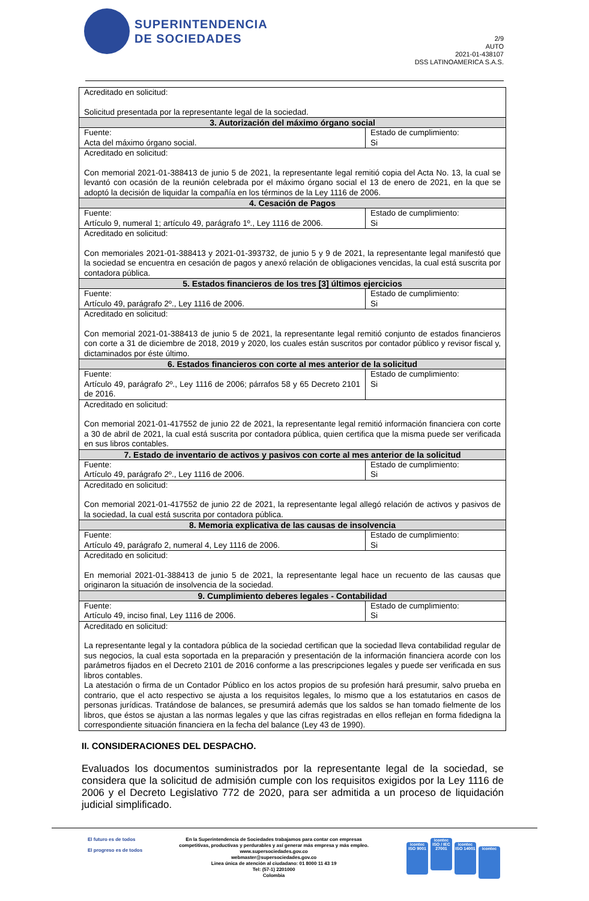SUPERINTENDENCIA
DE SOCIEDADES
2/9
AUTO
2021-01-438107
DSS LATINOAMERICA S.A.S.
| Acreditado en solicitud: Solicitud presentada por la representante legal de la sociedad. | |
| 3. Autorización del máximo órgano social | |
| Fuente: Acta del máximo órgano social. | Estado de cumplimiento: Si |
| Acreditado en solicitud: Con memorial 2021-01-388413 de junio 5 de 2021, la representante legal remitió copia del Acta No. 13, la cual se levantó con ocasión de la reunión celebrada por el máximo órgano social el 13 de enero de 2021, en la que se adoptó la decisión de liquidar la compañía en los términos de la Ley 1116 de 2006. | |
| 4. Cesación de Pagos | |
| Fuente: Artículo 9, numeral 1; artículo 49, parágrafo 1º., Ley 1116 de 2006. | Estado de cumplimiento: Si |
| Acreditado en solicitud: Con memoriales 2021-01-388413 y 2021-01-393732, de junio 5 y 9 de 2021, la representante legal manifestó que la sociedad se encuentra en cesación de pagos y anexó relación de obligaciones vencidas, la cual está suscrita por contadora pública. | |
| 5. Estados financieros de los tres [3] últimos ejercicios | |
| Fuente: Artículo 49, parágrafo 2º., Ley 1116 de 2006. | Estado de cumplimiento: Si |
| Acreditado en solicitud: Con memorial 2021-01-388413 de junio 5 de 2021, la representante legal remitió conjunto de estados financieros con corte a 31 de diciembre de 2018, 2019 y 2020, los cuales están suscritos por contador público y revisor fiscal y, dictaminados por éste último. | |
| 6. Estados financieros con corte al mes anterior de la solicitud | |
| Fuente: Artículo 49, parágrafo 2º., Ley 1116 de 2006; párrafos 58 y 65 Decreto 2101 de 2016. | Estado de cumplimiento: Si |
| Acreditado en solicitud: Con memorial 2021-01-417552 de junio 22 de 2021, la representante legal remitió información financiera con corte a 30 de abril de 2021, la cual está suscrita por contadora pública, quien certifica que la misma puede ser verificada en sus libros contables. | |
| 7. Estado de inventario de activos y pasivos con corte al mes anterior de la solicitud | |
| Fuente: Artículo 49, parágrafo 2º., Ley 1116 de 2006. | Estado de cumplimiento: Si |
| Acreditado en solicitud: Con memorial 2021-01-417552 de junio 22 de 2021, la representante legal allegó relación de activos y pasivos de la sociedad, la cual está suscrita por contadora pública. | |
| 8. Memoria explicativa de las causas de insolvencia | |
| Fuente: Artículo 49, parágrafo 2, numeral 4, Ley 1116 de 2006. | Estado de cumplimiento: Si |
| Acreditado en solicitud: En memorial 2021-01-388413 de junio 5 de 2021, la representante legal hace un recuento de las causas que originaron la situación de insolvencia de la sociedad. | |
| 9. Cumplimiento deberes legales - Contabilidad | |
| Fuente: Artículo 49, inciso final, Ley 1116 de 2006. | Estado de cumplimiento: Si |
| Acreditado en solicitud: La representante legal y la contadora pública de la sociedad certifican que la sociedad lleva contabilidad regular de sus negocios, la cual esta soportada en la preparación y presentación de la información financiera acorde con los parámetros fijados en el Decreto 2101 de 2016 conforme a las prescripciones legales y puede ser verificada en sus libros contables. La atestación o firma de un Contador Público en los actos propios de su profesión hará presumir, salvo prueba en contrario, que el acto respectivo se ajusta a los requisitos legales, lo mismo que a los estatutarios en casos de personas jurídicas. Tratándose de balances, se presumirá además que los saldos se han tomado fielmente de los libros, que éstos se ajustan a las normas legales y que las cifras registradas en ellos reflejan en forma fidedigna la correspondiente situación financiera en la fecha del balance (Ley 43 de 1990). | |
II. CONSIDERACIONES DEL DESPACHO.
Evaluados los documentos suministrados por la representante legal de la sociedad, se considera que la solicitud de admisión cumple con los requisitos exigidos por la Ley 1116 de 2006 y el Decreto Legislativo 772 de 2020, para ser admitida a un proceso de liquidación judicial simplificado.
El futuro es de todos
El progreso es de todos
En la Superintendencia de Sociedades trabajamos para contar con empresas
competitivas, productivas y perdurables y así generar más empresa y más empleo.
www.supersociedades.gov.co
webmaster@supersociedades.gov.co
Linea única de atención al ciudadano: 01 8000 11 43 19
Tel: (57-1) 2201000
Colombia
icontec ISO 9001 icontec ISO / IEC 27001 icontec ISO 14001 icontec